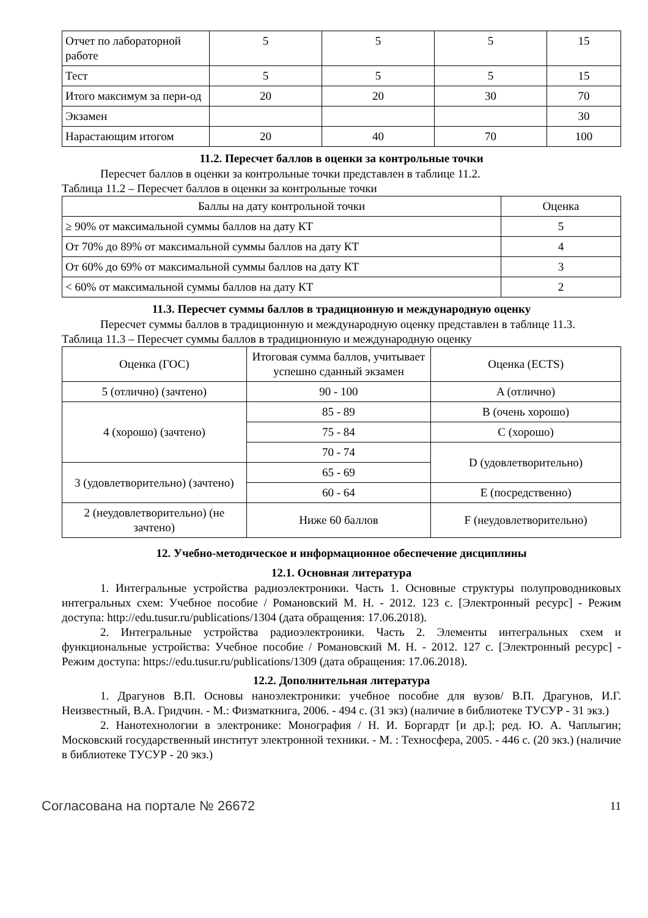| Отчет по лабораторной работе | 5 | 5 | 5 | 15 |
| Тест | 5 | 5 | 5 | 15 |
| Итого максимум за пери-од | 20 | 20 | 30 | 70 |
| Экзамен | | | | 30 |
| Нарастающим итогом | 20 | 40 | 70 | 100 |
11.2. Пересчет баллов в оценки за контрольные точки
Пересчет баллов в оценки за контрольные точки представлен в таблице 11.2.
Таблица 11.2 – Пересчет баллов в оценки за контрольные точки
| Баллы на дату контрольной точки | Оценка |
| --- | --- |
| ≥ 90% от максимальной суммы баллов на дату КТ | 5 |
| От 70% до 89% от максимальной суммы баллов на дату КТ | 4 |
| От 60% до 69% от максимальной суммы баллов на дату КТ | 3 |
| < 60% от максимальной суммы баллов на дату КТ | 2 |
11.3. Пересчет суммы баллов в традиционную и международную оценку
Пересчет суммы баллов в традиционную и международную оценку представлен в таблице 11.3.
Таблица 11.3 – Пересчет суммы баллов в традиционную и международную оценку
| Оценка (ГОС) | Итоговая сумма баллов, учитывает успешно сданный экзамен | Оценка (ECTS) |
| --- | --- | --- |
| 5 (отлично) (зачтено) | 90 - 100 | A (отлично) |
| 4 (хорошо) (зачтено) | 85 - 89 | B (очень хорошо) |
| | 75 - 84 | C (хорошо) |
| | 70 - 74 | D (удовлетворительно) |
| 3 (удовлетворительно) (зачтено) | 65 - 69 | |
| | 60 - 64 | E (посредственно) |
| 2 (неудовлетворительно) (не зачтено) | Ниже 60 баллов | F (неудовлетворительно) |
12. Учебно-методическое и информационное обеспечение дисциплины
12.1. Основная литература
1. Интегральные устройства радиоэлектроники. Часть 1. Основные структуры полупроводниковых интегральных схем: Учебное пособие / Романовский М. Н. - 2012. 123 с. [Электронный ресурс] - Режим доступа: http://edu.tusur.ru/publications/1304 (дата обращения: 17.06.2018).
2. Интегральные устройства радиоэлектроники. Часть 2. Элементы интегральных схем и функциональные устройства: Учебное пособие / Романовский М. Н. - 2012. 127 с. [Электронный ресурс] - Режим доступа: https://edu.tusur.ru/publications/1309 (дата обращения: 17.06.2018).
12.2. Дополнительная литература
1. Драгунов В.П. Основы наноэлектроники: учебное пособие для вузов/ В.П. Драгунов, И.Г. Неизвестный, В.А. Гридчин. - М.: Физматкнига, 2006. - 494 с. (31 экз) (наличие в библиотеке ТУСУР - 31 экз.)
2. Нанотехнологии в электронике: Монография / Н. И. Боргардт [и др.]; ред. Ю. А. Чаплыгин; Московский государственный институт электронной техники. - М. : Техносфера, 2005. - 446 с. (20 экз.) (наличие в библиотеке ТУСУР - 20 экз.)
Согласована на портале № 26672 11